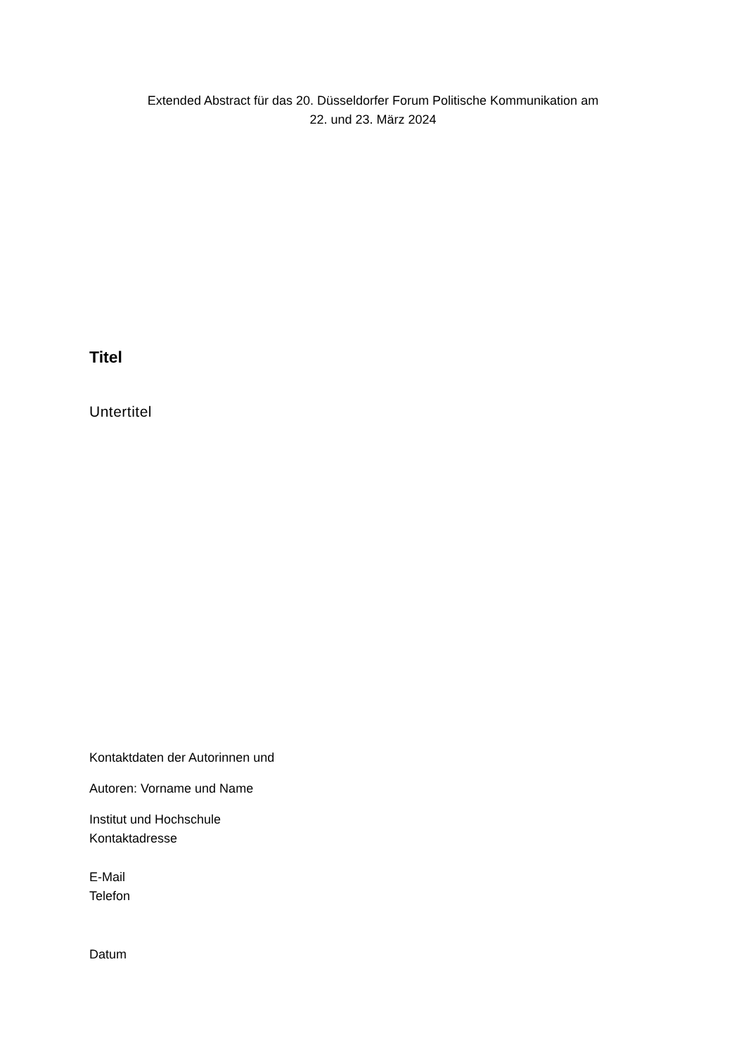Extended Abstract für das 20. Düsseldorfer Forum Politische Kommunikation am
22. und 23. März 2024
Titel
Untertitel
Kontaktdaten der Autorinnen und
Autoren: Vorname und Name
Institut und Hochschule
Kontaktadresse
E-Mail
Telefon
Datum